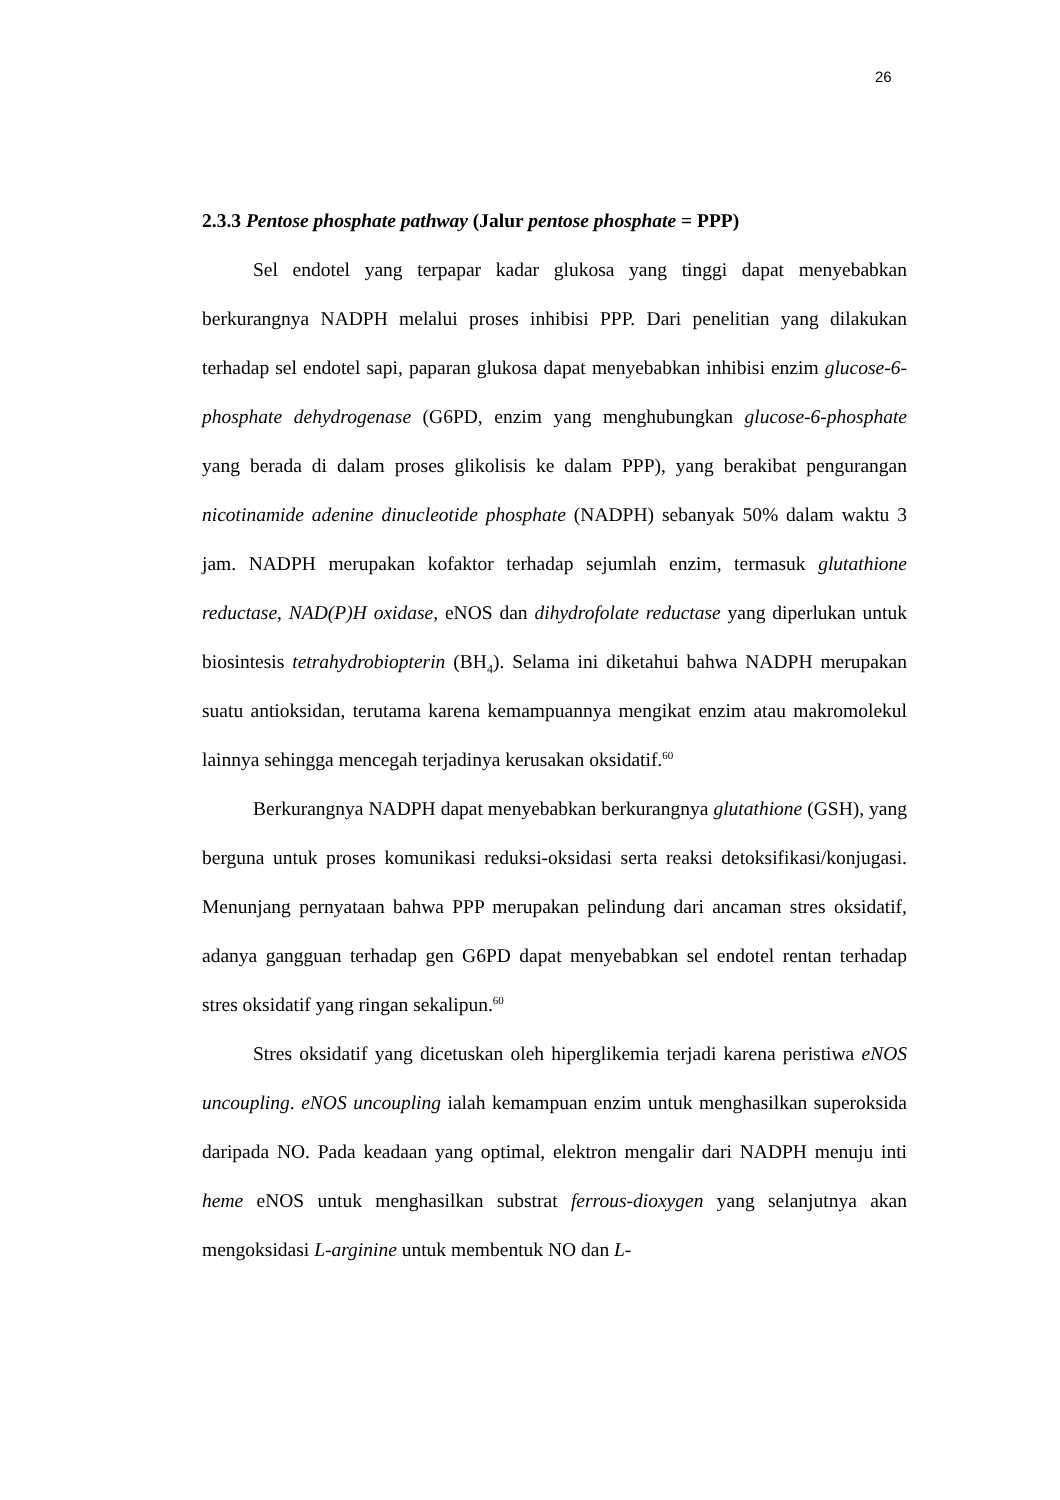26
2.3.3 Pentose phosphate pathway (Jalur pentose phosphate = PPP)
Sel endotel yang terpapar kadar glukosa yang tinggi dapat menyebabkan berkurangnya NADPH melalui proses inhibisi PPP. Dari penelitian yang dilakukan terhadap sel endotel sapi, paparan glukosa dapat menyebabkan inhibisi enzim glucose-6-phosphate dehydrogenase (G6PD, enzim yang menghubungkan glucose-6-phosphate yang berada di dalam proses glikolisis ke dalam PPP), yang berakibat pengurangan nicotinamide adenine dinucleotide phosphate (NADPH) sebanyak 50% dalam waktu 3 jam. NADPH merupakan kofaktor terhadap sejumlah enzim, termasuk glutathione reductase, NAD(P)H oxidase, eNOS dan dihydrofolate reductase yang diperlukan untuk biosintesis tetrahydrobiopterin (BH<sub>4</sub>). Selama ini diketahui bahwa NADPH merupakan suatu antioksidan, terutama karena kemampuannya mengikat enzim atau makromolekul lainnya sehingga mencegah terjadinya kerusakan oksidatif.<sup>60</sup>
Berkurangnya NADPH dapat menyebabkan berkurangnya glutathione (GSH), yang berguna untuk proses komunikasi reduksi-oksidasi serta reaksi detoksifikasi/konjugasi. Menunjang pernyataan bahwa PPP merupakan pelindung dari ancaman stres oksidatif, adanya gangguan terhadap gen G6PD dapat menyebabkan sel endotel rentan terhadap stres oksidatif yang ringan sekalipun.<sup>60</sup>
Stres oksidatif yang dicetuskan oleh hiperglikemia terjadi karena peristiwa eNOS uncoupling. eNOS uncoupling ialah kemampuan enzim untuk menghasilkan superoksida daripada NO. Pada keadaan yang optimal, elektron mengalir dari NADPH menuju inti heme eNOS untuk menghasilkan substrat ferrous-dioxygen yang selanjutnya akan mengoksidasi L-arginine untuk membentuk NO dan L-